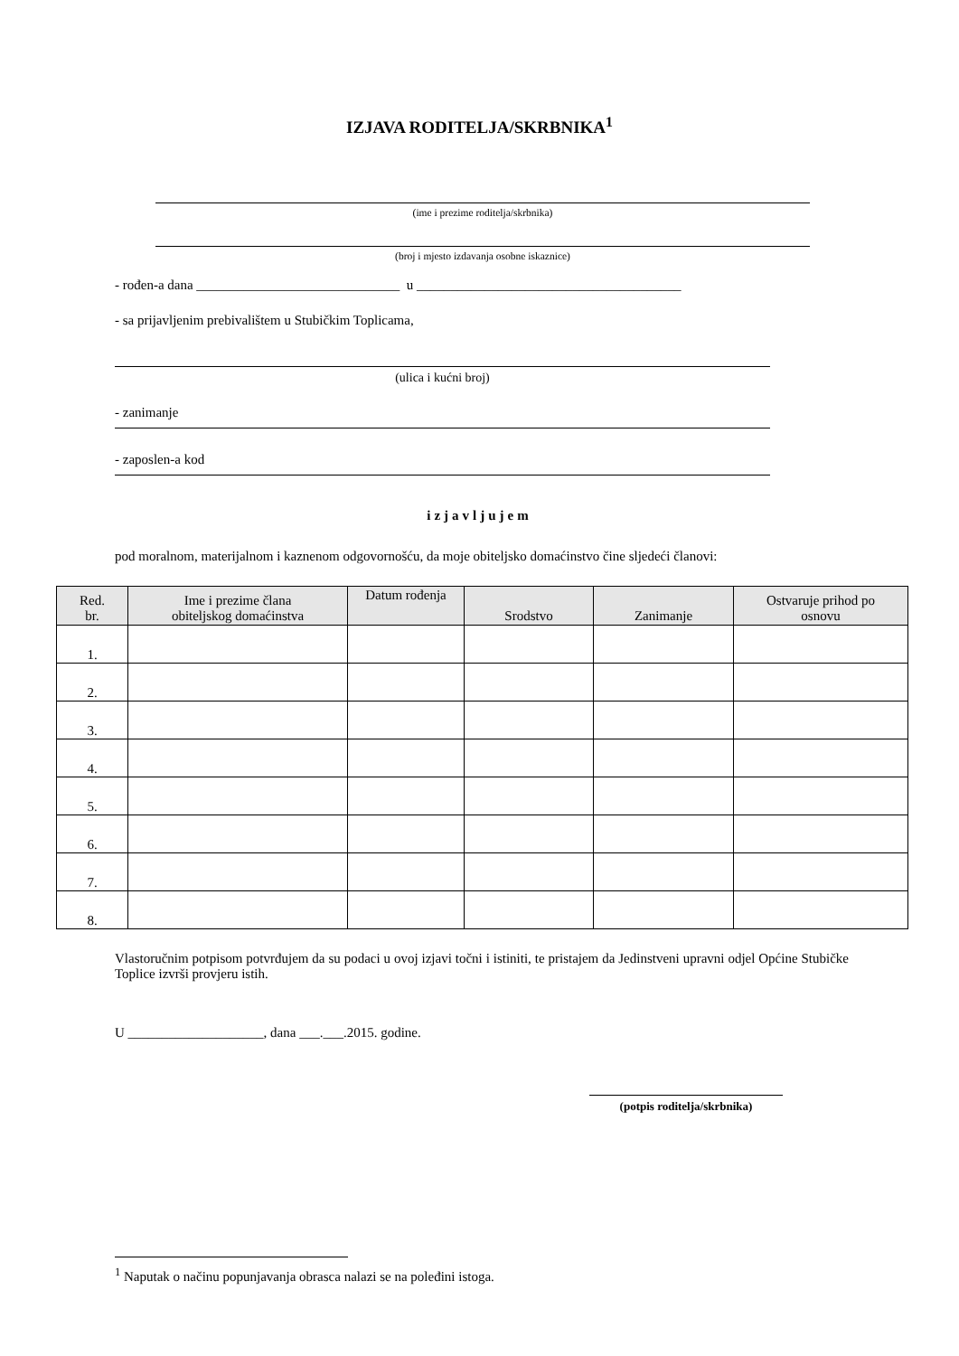IZJAVA RODITELJA/SKRBNIKA<sup>1</sup>
(ime i prezime roditelja/skrbnika)
(broj i mjesto izdavanja osobne iskaznice)
- rođen-a dana ______________________________ u _______________________________________
- sa prijavljenim prebivalištem u Stubičkim Toplicama,
(ulica i kućni broj)
- zanimanje
- zaposlen-a kod
izjavljujem
pod moralnom, materijalnom i kaznenom odgovornošću, da moje obiteljsko domaćinstvo čine sljedeći članovi:
| Red. br. | Ime i prezime člana obiteljskog domaćinstva | Datum rođenja | Srodstvo | Zanimanje | Ostvaruje prihod po osnovu |
| --- | --- | --- | --- | --- | --- |
| 1. | | | | | |
| 2. | | | | | |
| 3. | | | | | |
| 4. | | | | | |
| 5. | | | | | |
| 6. | | | | | |
| 7. | | | | | |
| 8. | | | | | |
Vlastoručnim potpisom potvrđujem da su podaci u ovoj izjavi točni i istiniti, te pristajem da Jedinstveni upravni odjel Općine Stubičke Toplice izvrši provjeru istih.
U ____________________, dana ___.___.2015. godine.
(potpis roditelja/skrbnika)
<sup>1</sup> Naputak o načinu popunjavanja obrasca nalazi se na poleđini istoga.